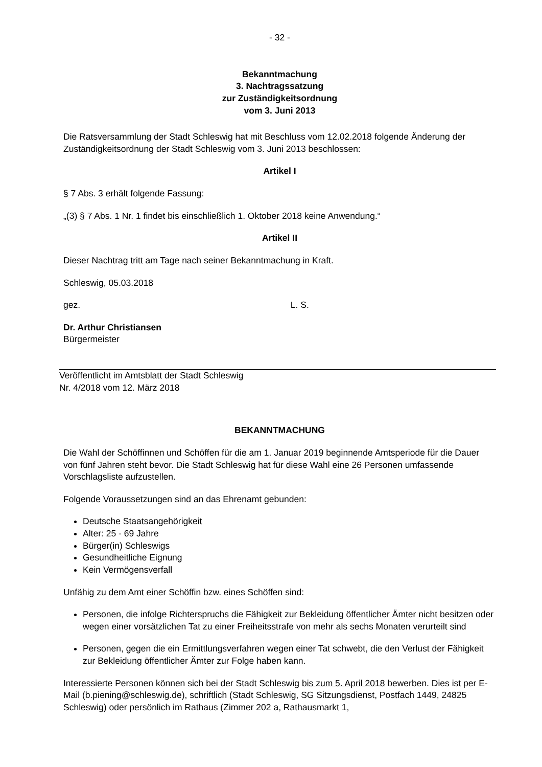- 32 -
Bekanntmachung
3. Nachtragssatzung
zur Zuständigkeitsordnung
vom 3. Juni 2013
Die Ratsversammlung der Stadt Schleswig hat mit Beschluss vom 12.02.2018 folgende Änderung der Zuständigkeitsordnung der Stadt Schleswig vom 3. Juni 2013 beschlossen:
Artikel I
§ 7 Abs. 3 erhält folgende Fassung:
„(3) § 7 Abs. 1 Nr. 1 findet bis einschließlich 1. Oktober 2018 keine Anwendung.“
Artikel II
Dieser Nachtrag tritt am Tage nach seiner Bekanntmachung in Kraft.
Schleswig, 05.03.2018
gez. L. S.
Dr. Arthur Christiansen
Bürgermeister
Veröffentlicht im Amtsblatt der Stadt Schleswig
Nr. 4/2018 vom 12. März 2018
BEKANNTMACHUNG
Die Wahl der Schöffinnen und Schöffen für die am 1. Januar 2019 beginnende Amtsperiode für die Dauer von fünf Jahren steht bevor. Die Stadt Schleswig hat für diese Wahl eine 26 Personen umfassende Vorschlagsliste aufzustellen.
Folgende Voraussetzungen sind an das Ehrenamt gebunden:
Deutsche Staatsangehörigkeit
Alter: 25 - 69 Jahre
Bürger(in) Schleswigs
Gesundheitliche Eignung
Kein Vermögensverfall
Unfähig zu dem Amt einer Schöffin bzw. eines Schöffen sind:
Personen, die infolge Richterspruchs die Fähigkeit zur Bekleidung öffentlicher Ämter nicht besitzen oder wegen einer vorsätzlichen Tat zu einer Freiheitsstrafe von mehr als sechs Monaten verurteilt sind
Personen, gegen die ein Ermittlungsverfahren wegen einer Tat schwebt, die den Verlust der Fähigkeit zur Bekleidung öffentlicher Ämter zur Folge haben kann.
Interessierte Personen können sich bei der Stadt Schleswig bis zum 5. April 2018 bewerben. Dies ist per E-Mail (b.piening@schleswig.de), schriftlich (Stadt Schleswig, SG Sitzungsdienst, Postfach 1449, 24825 Schleswig) oder persönlich im Rathaus (Zimmer 202 a, Rathausmarkt 1,